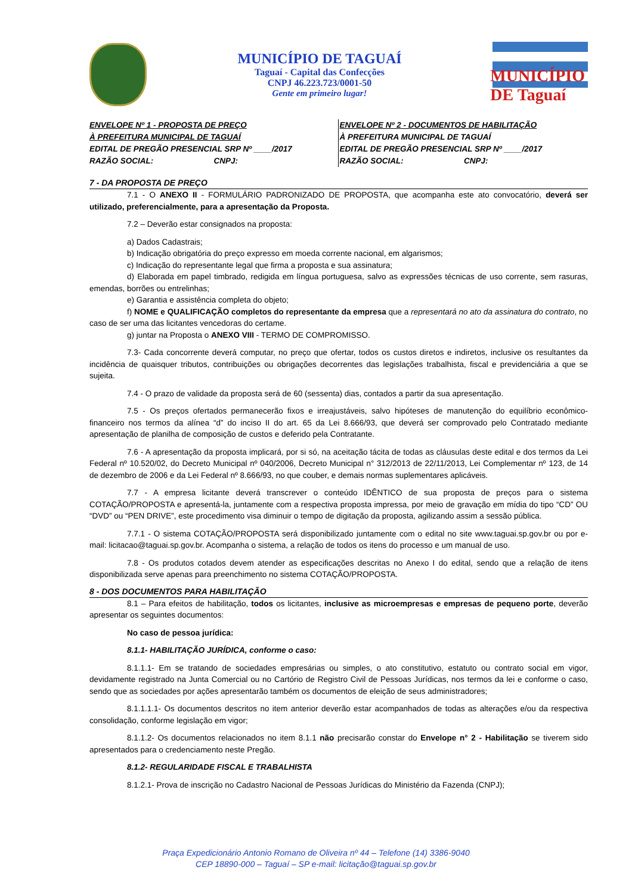MUNICÍPIO DE TAGUAÍ
Taguaí - Capital das Confecções
CNPJ 46.223.723/0001-50
Gente em primeiro lugar!
MUNICÍPIO DE Taguaí
ENVELOPE Nº 1 - PROPOSTA DE PREÇO
À PREFEITURA MUNICIPAL DE TAGUAÍ
EDITAL DE PREGÃO PRESENCIAL SRP Nº ____/2017
RAZÃO SOCIAL: CNPJ:
ENVELOPE Nº 2 - DOCUMENTOS DE HABILITAÇÃO
À PREFEITURA MUNICIPAL DE TAGUAÍ
EDITAL DE PREGÃO PRESENCIAL SRP Nº ____/2017
RAZÃO SOCIAL: CNPJ:
7 - DA PROPOSTA DE PREÇO
7.1 - O ANEXO II - FORMULÁRIO PADRONIZADO DE PROPOSTA, que acompanha este ato convocatório, deverá ser utilizado, preferencialmente, para a apresentação da Proposta.
7.2 – Deverão estar consignados na proposta:
a) Dados Cadastrais;
b) Indicação obrigatória do preço expresso em moeda corrente nacional, em algarismos;
c) Indicação do representante legal que firma a proposta e sua assinatura;
d) Elaborada em papel timbrado, redigida em língua portuguesa, salvo as expressões técnicas de uso corrente, sem rasuras, emendas, borrões ou entrelinhas;
e) Garantia e assistência completa do objeto;
f) NOME e QUALIFICAÇÃO completos do representante da empresa que a representará no ato da assinatura do contrato, no caso de ser uma das licitantes vencedoras do certame.
g) juntar na Proposta o ANEXO VIII - TERMO DE COMPROMISSO.
7.3- Cada concorrente deverá computar, no preço que ofertar, todos os custos diretos e indiretos, inclusive os resultantes da incidência de quaisquer tributos, contribuições ou obrigações decorrentes das legislações trabalhista, fiscal e previdenciária a que se sujeita.
7.4 - O prazo de validade da proposta será de 60 (sessenta) dias, contados a partir da sua apresentação.
7.5 - Os preços ofertados permanecerão fixos e irreajustáveis, salvo hipóteses de manutenção do equilíbrio econômico-financeiro nos termos da alínea “d” do inciso II do art. 65 da Lei 8.666/93, que deverá ser comprovado pelo Contratado mediante apresentação de planilha de composição de custos e deferido pela Contratante.
7.6 - A apresentação da proposta implicará, por si só, na aceitação tácita de todas as cláusulas deste edital e dos termos da Lei Federal nº 10.520/02, do Decreto Municipal nº 040/2006, Decreto Municipal n° 312/2013 de 22/11/2013, Lei Complementar nº 123, de 14 de dezembro de 2006 e da Lei Federal nº 8.666/93, no que couber, e demais normas suplementares aplicáveis.
7.7 - A empresa licitante deverá transcrever o conteúdo IDÊNTICO de sua proposta de preços para o sistema COTAÇÃO/PROPOSTA e apresentá-la, juntamente com a respectiva proposta impressa, por meio de gravação em mídia do tipo “CD” OU “DVD” ou “PEN DRIVE”, este procedimento visa diminuir o tempo de digitação da proposta, agilizando assim a sessão pública.
7.7.1 - O sistema COTAÇÃO/PROPOSTA será disponibilizado juntamente com o edital no site www.taguai.sp.gov.br ou por e-mail: licitacao@taguai.sp.gov.br. Acompanha o sistema, a relação de todos os itens do processo e um manual de uso.
7.8 - Os produtos cotados devem atender as especificações descritas no Anexo I do edital, sendo que a relação de itens disponibilizada serve apenas para preenchimento no sistema COTAÇÃO/PROPOSTA.
8 - DOS DOCUMENTOS PARA HABILITAÇÃO
8.1 – Para efeitos de habilitação, todos os licitantes, inclusive as microempresas e empresas de pequeno porte, deverão apresentar os seguintes documentos:
No caso de pessoa jurídica:
8.1.1- HABILITAÇÃO JURÍDICA, conforme o caso:
8.1.1.1- Em se tratando de sociedades empresárias ou simples, o ato constitutivo, estatuto ou contrato social em vigor, devidamente registrado na Junta Comercial ou no Cartório de Registro Civil de Pessoas Jurídicas, nos termos da lei e conforme o caso, sendo que as sociedades por ações apresentarão também os documentos de eleição de seus administradores;
8.1.1.1.1- Os documentos descritos no item anterior deverão estar acompanhados de todas as alterações e/ou da respectiva consolidação, conforme legislação em vigor;
8.1.1.2- Os documentos relacionados no item 8.1.1 não precisarão constar do Envelope n° 2 - Habilitação se tiverem sido apresentados para o credenciamento neste Pregão.
8.1.2- REGULARIDADE FISCAL E TRABALHISTA
8.1.2.1- Prova de inscrição no Cadastro Nacional de Pessoas Jurídicas do Ministério da Fazenda (CNPJ);
Praça Expedicionário Antonio Romano de Oliveira nº 44 – Telefone (14) 3386-9040
CEP 18890-000 – Taguaí – SP e-mail: licitação@taguai.sp.gov.br